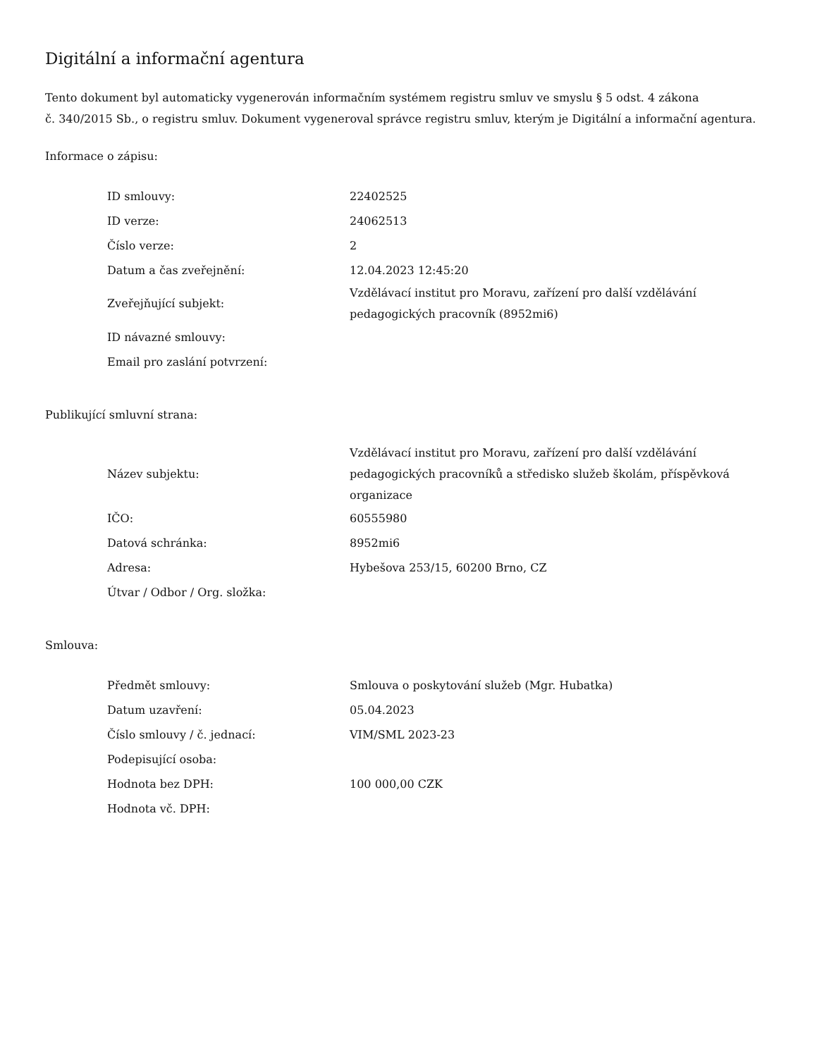Digitální a informační agentura
Tento dokument byl automaticky vygenerován informačním systémem registru smluv ve smyslu § 5 odst. 4 zákona
č. 340/2015 Sb., o registru smluv. Dokument vygeneroval správce registru smluv, kterým je Digitální a informační agentura.
Informace o zápisu:
| ID smlouvy: | 22402525 |
| ID verze: | 24062513 |
| Číslo verze: | 2 |
| Datum a čas zveřejnění: | 12.04.2023 12:45:20 |
| Zveřejňující subjekt: | Vzdělávací institut pro Moravu, zařízení pro další vzdělávání pedagogických pracovník (8952mi6) |
| ID návazné smlouvy: | |
| Email pro zaslání potvrzení: | |
Publikující smluvní strana:
| Název subjektu: | Vzdělávací institut pro Moravu, zařízení pro další vzdělávání pedagogických pracovníků a středisko služeb školám, příspěvková organizace |
| IČO: | 60555980 |
| Datová schránka: | 8952mi6 |
| Adresa: | Hybešova 253/15, 60200 Brno, CZ |
| Útvar / Odbor / Org. složka: | |
Smlouva:
| Předmět smlouvy: | Smlouva o poskytování služeb (Mgr. Hubatka) |
| Datum uzavření: | 05.04.2023 |
| Číslo smlouvy / č. jednací: | VIM/SML 2023-23 |
| Podepisující osoba: | |
| Hodnota bez DPH: | 100 000,00 CZK |
| Hodnota vč. DPH: | |